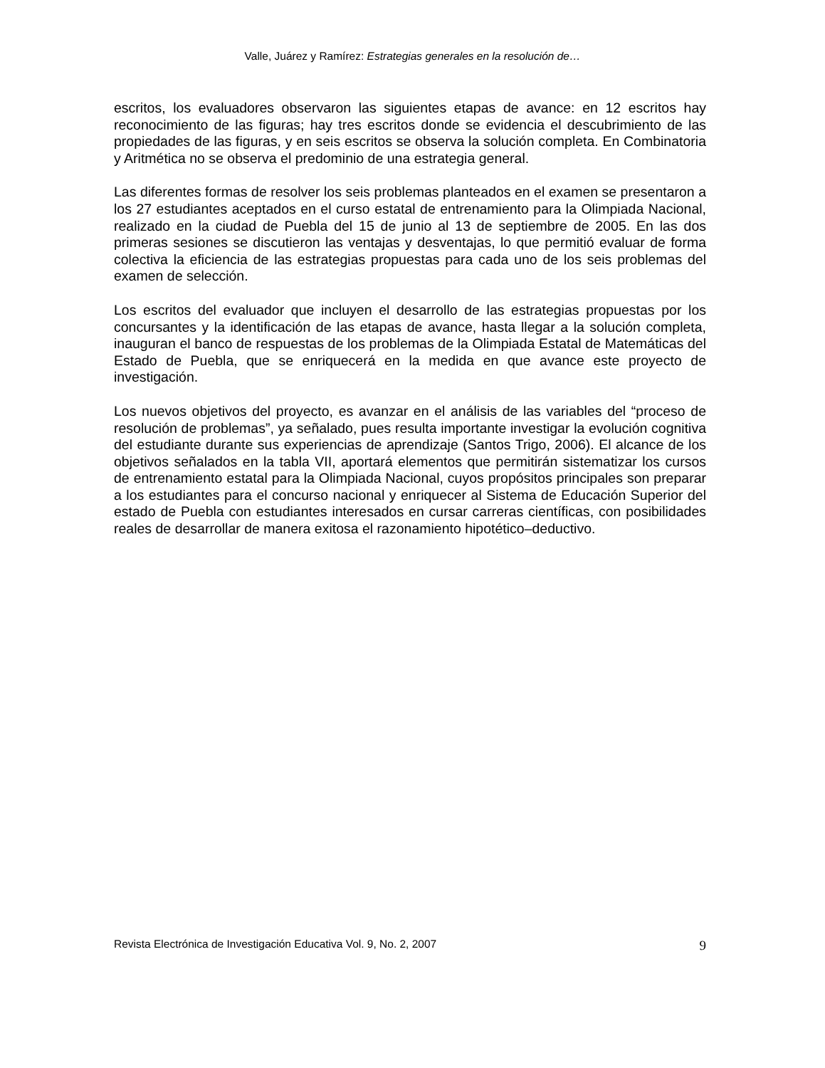Valle, Juárez y Ramírez: Estrategias generales en la resolución de…
escritos, los evaluadores observaron las siguientes etapas de avance: en 12 escritos hay reconocimiento de las figuras; hay tres escritos donde se evidencia el descubrimiento de las propiedades de las figuras, y en seis escritos se observa la solución completa. En Combinatoria y Aritmética no se observa el predominio de una estrategia general.
Las diferentes formas de resolver los seis problemas planteados en el examen se presentaron a los 27 estudiantes aceptados en el curso estatal de entrenamiento para la Olimpiada Nacional, realizado en la ciudad de Puebla del 15 de junio al 13 de septiembre de 2005. En las dos primeras sesiones se discutieron las ventajas y desventajas, lo que permitió evaluar de forma colectiva la eficiencia de las estrategias propuestas para cada uno de los seis problemas del examen de selección.
Los escritos del evaluador que incluyen el desarrollo de las estrategias propuestas por los concursantes y la identificación de las etapas de avance, hasta llegar a la solución completa, inauguran el banco de respuestas de los problemas de la Olimpiada Estatal de Matemáticas del Estado de Puebla, que se enriquecerá en la medida en que avance este proyecto de investigación.
Los nuevos objetivos del proyecto, es avanzar en el análisis de las variables del “proceso de resolución de problemas”, ya señalado, pues resulta importante investigar la evolución cognitiva del estudiante durante sus experiencias de aprendizaje (Santos Trigo, 2006). El alcance de los objetivos señalados en la tabla VII, aportará elementos que permitirán sistematizar los cursos de entrenamiento estatal para la Olimpiada Nacional, cuyos propósitos principales son preparar a los estudiantes para el concurso nacional y enriquecer al Sistema de Educación Superior del estado de Puebla con estudiantes interesados en cursar carreras científicas, con posibilidades reales de desarrollar de manera exitosa el razonamiento hipotético–deductivo.
Revista Electrónica de Investigación Educativa Vol. 9, No. 2, 2007 9